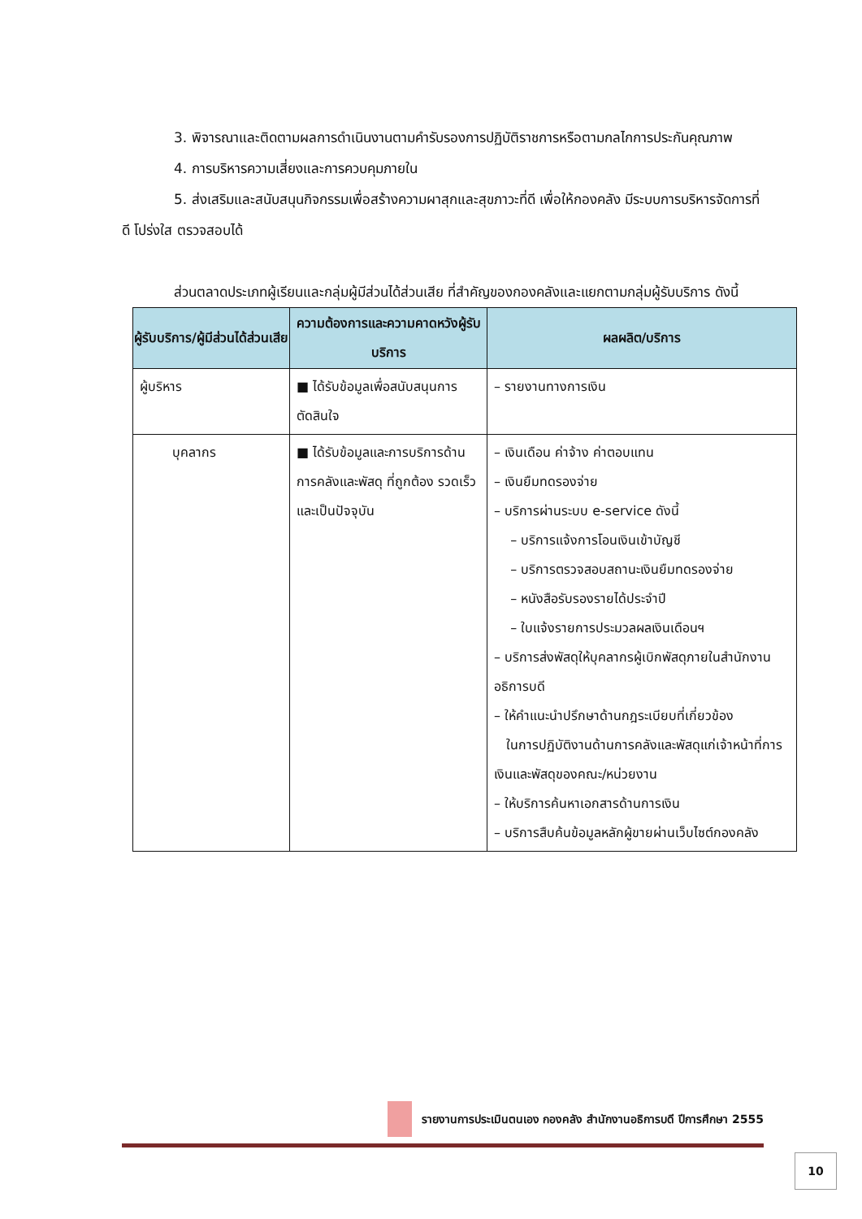3. พิจารณาและติดตามผลการดำเนินงานตามคำรับรองการปฏิบัติราชการหรือตามกลไกการประกันคุณภาพ
4. การบริหารความเสี่ยงและการควบคุมภายใน
5. ส่งเสริมและสนับสนุนกิจกรรมเพื่อสร้างความผาสุกและสุขภาวะที่ดี เพื่อให้กองคลัง มีระบบการบริหารจัดการที่ดี โปร่งใส ตรวจสอบได้
ส่วนตลาดประเภทผู้เรียนและกลุ่มผู้มีส่วนได้ส่วนเสีย ที่สำคัญของกองคลังและแยกตามกลุ่มผู้รับบริการ ดังนี้
| ผู้รับบริการ/ผู้มีส่วนได้ส่วนเสีย | ความต้องการและความคาดหวังผู้รับบริการ | ผลผลิต/บริการ |
| --- | --- | --- |
| ผู้บริหาร | ■ ได้รับข้อมูลเพื่อสนับสนุนการตัดสินใจ | – รายงานทางการเงิน |
| บุคลากร | ■ ได้รับข้อมูลและการบริการด้านการคลังและพัสดุ ที่ถูกต้อง รวดเร็ว และเป็นปัจจุบัน | – เงินเดือน ค่าจ้าง ค่าตอบแทน – เงินยืมทดรองจ่าย – บริการผ่านระบบ e-service ดังนี้ – บริการแจ้งการโอนเงินเข้าบัญชี – บริการตรวจสอบสถานะเงินยืมทดรองจ่าย – หนังสือรับรองรายได้ประจำปี – ใบแจ้งรายการประมวลผลเงินเดือนฯ – บริการส่งพัสดุให้บุคลากรผู้เบิกพัสดุภายในสำนักงานอธิการบดี – ให้คำแนะนำปรึกษาด้านกฎระเบียบที่เกี่ยวข้อง ในการปฏิบัติงานด้านการคลังและพัสดุแก่เจ้าหน้าที่การเงินและพัสดุของคณะ/หน่วยงาน – ให้บริการค้นหาเอกสารด้านการเงิน – บริการสืบค้นข้อมูลหลักผู้ขายผ่านเว็บไซต์กองคลัง |
รายงานการประเมินตนเอง กองคลัง สำนักงานอธิการบดี ปีการศึกษา 2555
10